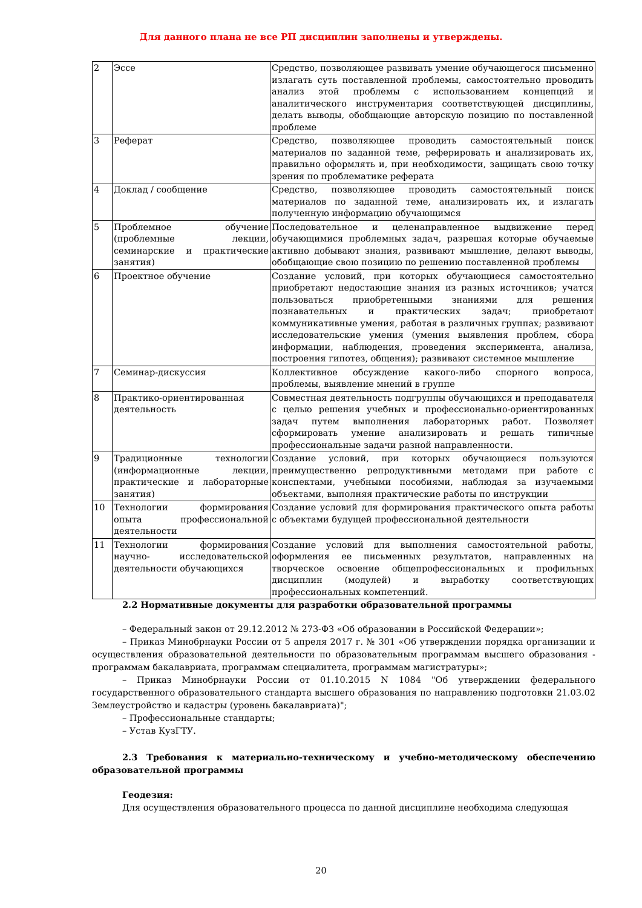Для данного плана не все РП дисциплин заполнены и утверждены.
| 2 | Эссе | Средство, позволяющее развивать умение обучающегося письменно излагать суть поставленной проблемы, самостоятельно проводить анализ этой проблемы с использованием концепций и аналитического инструментария соответствующей дисциплины, делать выводы, обобщающие авторскую позицию по поставленной проблеме |
| 3 | Реферат | Средство, позволяющее проводить самостоятельный поиск материалов по заданной теме, реферировать и анализировать их, правильно оформлять и, при необходимости, защищать свою точку зрения по проблематике реферата |
| 4 | Доклад / сообщение | Средство, позволяющее проводить самостоятельный поиск материалов по заданной теме, анализировать их, и излагать полученную информацию обучающимся |
| 5 | Проблемное обучение (проблемные лекции, семинарские и практические занятия) | Последовательное и целенаправленное выдвижение перед обучающимися проблемных задач, разрешая которые обучаемые активно добывают знания, развивают мышление, делают выводы, обобщающие свою позицию по решению поставленной проблемы |
| 6 | Проектное обучение | Создание условий, при которых обучающиеся самостоятельно приобретают недостающие знания из разных источников; учатся пользоваться приобретенными знаниями для решения познавательных и практических задач; приобретают коммуникативные умения, работая в различных группах; развивают исследовательские умения (умения выявления проблем, сбора информации, наблюдения, проведения эксперимента, анализа, построения гипотез, общения); развивают системное мышление |
| 7 | Семинар-дискуссия | Коллективное обсуждение какого-либо спорного вопроса, проблемы, выявление мнений в группе |
| 8 | Практико-ориентированная деятельность | Совместная деятельность подгруппы обучающихся и преподавателя с целью решения учебных и профессионально-ориентированных задач путем выполнения лабораторных работ. Позволяет сформировать умение анализировать и решать типичные профессиональные задачи разной направленности. |
| 9 | Традиционные технологии (информационные лекции, практические и лабораторные занятия) | Создание условий, при которых обучающиеся пользуются преимущественно репродуктивными методами при работе с конспектами, учебными пособиями, наблюдая за изучаемыми объектами, выполняя практические работы по инструкции |
| 10 | Технологии формирования опыта профессиональной деятельности | Создание условий для формирования практического опыта работы с объектами будущей профессиональной деятельности |
| 11 | Технологии формирования научно- исследовательской деятельности обучающихся | Создание условий для выполнения самостоятельной работы, оформления ее письменных результатов, направленных на творческое освоение общепрофессиональных и профильных дисциплин (модулей) и выработку соответствующих профессиональных компетенций. |
2.2 Нормативные документы для разработки образовательной программы
– Федеральный закон от 29.12.2012 № 273-ФЗ «Об образовании в Российской Федерации»;
– Приказ Минобрнауки России от 5 апреля 2017 г. № 301 «Об утверждении порядка организации и осуществления образовательной деятельности по образовательным программам высшего образования - программам бакалавриата, программам специалитета, программам магистратуры»;
– Приказ Минобрнауки России от 01.10.2015 N 1084 "Об утверждении федерального государственного образовательного стандарта высшего образования по направлению подготовки 21.03.02 Землеустройство и кадастры (уровень бакалавриата)";
– Профессиональные стандарты;
– Устав КузГТУ.
2.3 Требования к материально-техническому и учебно-методическому обеспечению образовательной программы
Геодезия:
Для осуществления образовательного процесса по данной дисциплине необходима следующая
20